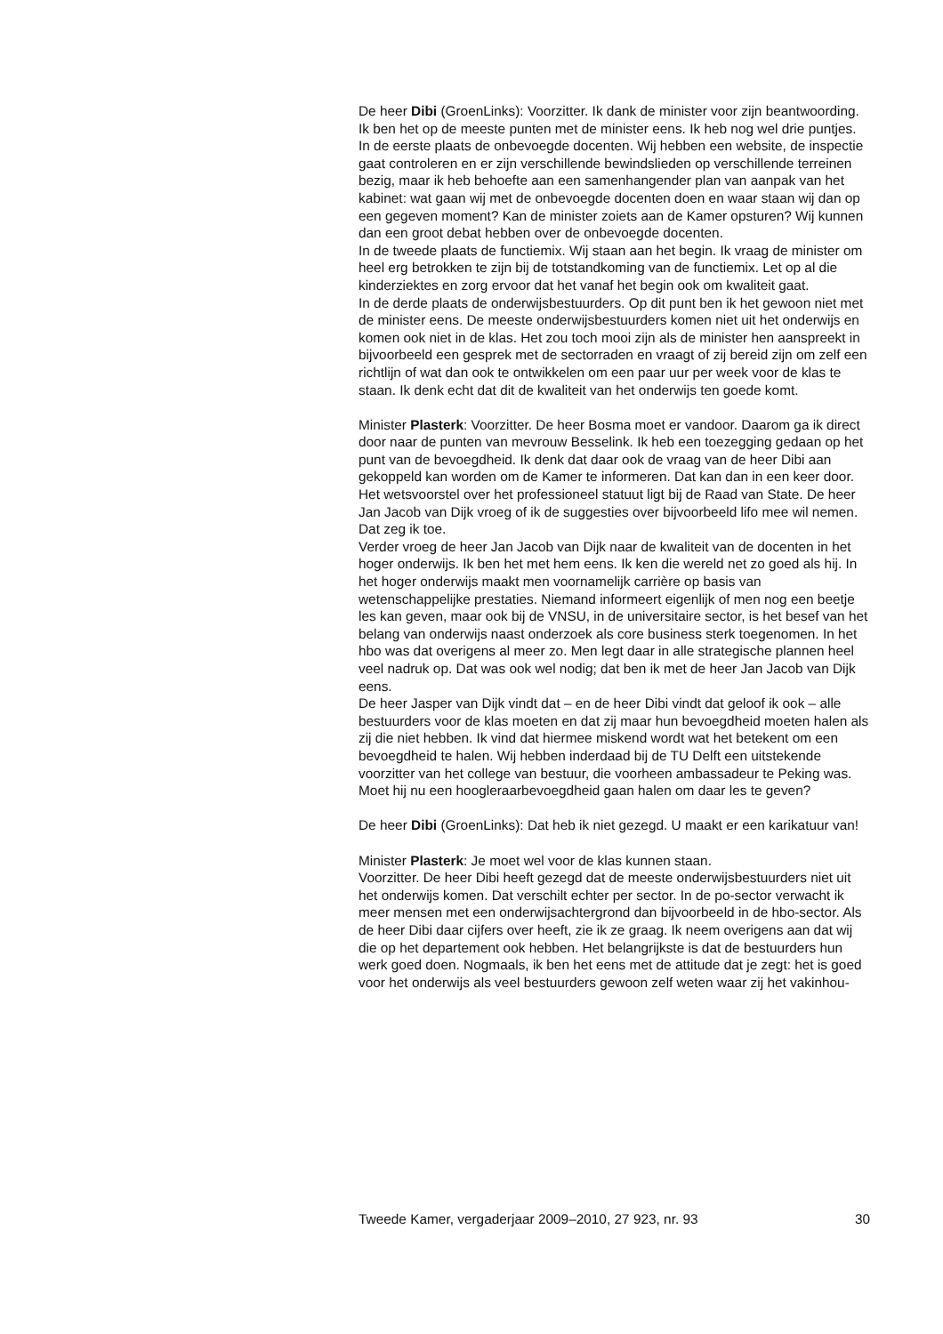De heer Dibi (GroenLinks): Voorzitter. Ik dank de minister voor zijn beantwoording. Ik ben het op de meeste punten met de minister eens. Ik heb nog wel drie puntjes.
In de eerste plaats de onbevoegde docenten. Wij hebben een website, de inspectie gaat controleren en er zijn verschillende bewindslieden op verschillende terreinen bezig, maar ik heb behoefte aan een samenhangender plan van aanpak van het kabinet: wat gaan wij met de onbevoegde docenten doen en waar staan wij dan op een gegeven moment? Kan de minister zoiets aan de Kamer opsturen? Wij kunnen dan een groot debat hebben over de onbevoegde docenten.
In de tweede plaats de functiemix. Wij staan aan het begin. Ik vraag de minister om heel erg betrokken te zijn bij de totstandkoming van de functiemix. Let op al die kinderziektes en zorg ervoor dat het vanaf het begin ook om kwaliteit gaat.
In de derde plaats de onderwijsbestuurders. Op dit punt ben ik het gewoon niet met de minister eens. De meeste onderwijsbestuurders komen niet uit het onderwijs en komen ook niet in de klas. Het zou toch mooi zijn als de minister hen aanspreekt in bijvoorbeeld een gesprek met de sectorraden en vraagt of zij bereid zijn om zelf een richtlijn of wat dan ook te ontwikkelen om een paar uur per week voor de klas te staan. Ik denk echt dat dit de kwaliteit van het onderwijs ten goede komt.
Minister Plasterk: Voorzitter. De heer Bosma moet er vandoor. Daarom ga ik direct door naar de punten van mevrouw Besselink. Ik heb een toezegging gedaan op het punt van de bevoegdheid. Ik denk dat daar ook de vraag van de heer Dibi aan gekoppeld kan worden om de Kamer te informeren. Dat kan dan in een keer door.
Het wetsvoorstel over het professioneel statuut ligt bij de Raad van State. De heer Jan Jacob van Dijk vroeg of ik de suggesties over bijvoorbeeld lifo mee wil nemen. Dat zeg ik toe.
Verder vroeg de heer Jan Jacob van Dijk naar de kwaliteit van de docenten in het hoger onderwijs. Ik ben het met hem eens. Ik ken die wereld net zo goed als hij. In het hoger onderwijs maakt men voornamelijk carrière op basis van wetenschappelijke prestaties. Niemand informeert eigenlijk of men nog een beetje les kan geven, maar ook bij de VNSU, in de universitaire sector, is het besef van het belang van onderwijs naast onderzoek als core business sterk toegenomen. In het hbo was dat overigens al meer zo. Men legt daar in alle strategische plannen heel veel nadruk op. Dat was ook wel nodig; dat ben ik met de heer Jan Jacob van Dijk eens.
De heer Jasper van Dijk vindt dat – en de heer Dibi vindt dat geloof ik ook – alle bestuurders voor de klas moeten en dat zij maar hun bevoegdheid moeten halen als zij die niet hebben. Ik vind dat hiermee miskend wordt wat het betekent om een bevoegdheid te halen. Wij hebben inderdaad bij de TU Delft een uitstekende voorzitter van het college van bestuur, die voorheen ambassadeur te Peking was. Moet hij nu een hoogleraarbevoegdheid gaan halen om daar les te geven?
De heer Dibi (GroenLinks): Dat heb ik niet gezegd. U maakt er een karikatuur van!
Minister Plasterk: Je moet wel voor de klas kunnen staan.
Voorzitter. De heer Dibi heeft gezegd dat de meeste onderwijsbestuurders niet uit het onderwijs komen. Dat verschilt echter per sector. In de po-sector verwacht ik meer mensen met een onderwijsachtergrond dan bijvoorbeeld in de hbo-sector. Als de heer Dibi daar cijfers over heeft, zie ik ze graag. Ik neem overigens aan dat wij die op het departement ook hebben. Het belangrijkste is dat de bestuurders hun werk goed doen. Nogmaals, ik ben het eens met de attitude dat je zegt: het is goed voor het onderwijs als veel bestuurders gewoon zelf weten waar zij het vakinhou-
Tweede Kamer, vergaderjaar 2009–2010, 27 923, nr. 93 30